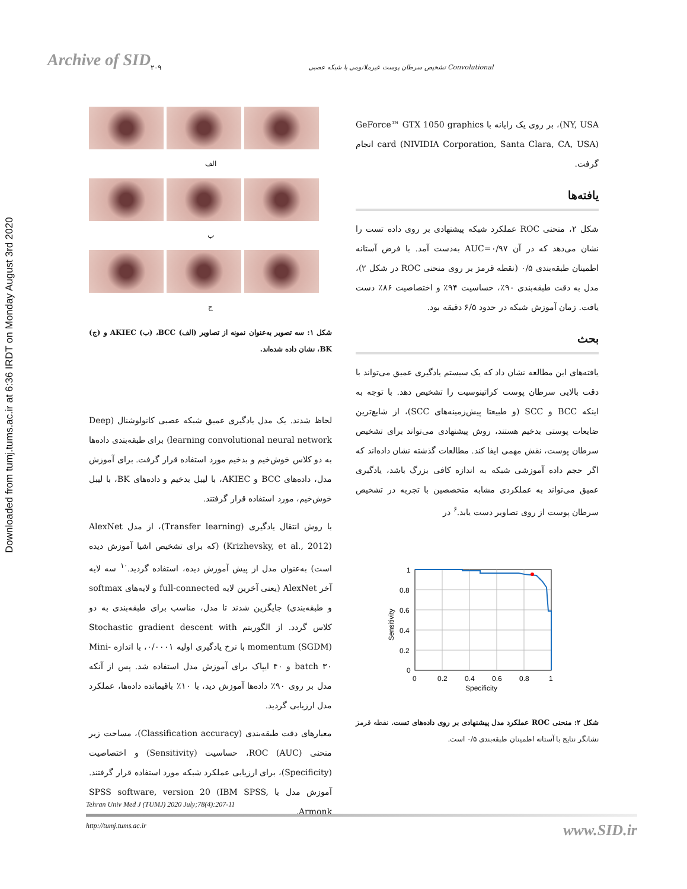Downloaded from tumj.tums.ac.ir at 6:36 IRDT on Monday August 3rd 2020
Archive of SID ۲۰۹
تشخیص سرطان پوست غیرملانومی با شبکه عصبی Convolutional
الف
ب
ج
شکل ۱: سه تصویر به‌عنوان نمونه از تصاویر (الف) BCC، (ب) AKIEC و (ج) BK، نشان داده شده‌اند.
لحاظ شدند. یک مدل یادگیری عمیق شبکه عصبی کانولوشنال (Deep learning convolutional neural network) برای طبقه‌بندی داده‌ها به دو کلاس خوش‌خیم و بدخیم مورد استفاده قرار گرفت. برای آموزش مدل، داده‌های BCC و AKIEC، با لیبل بدخیم و داده‌های BK، با لیبل خوش‌خیم، مورد استفاده قرار گرفتند.
با روش انتقال یادگیری (Transfer learning)، از مدل AlexNet (Krizhevsky, et al., 2012) (که برای تشخیص اشیا آموزش دیده است) به‌عنوان مدل از پیش آموزش دیده، استفاده گردید.<sup>۱۰</sup> سه لایه آخر AlexNet (یعنی آخرین لایه full-connected و لایه‌های softmax و طبقه‌بندی) جایگزین شدند تا مدل، مناسب برای طبقه‌بندی به دو کلاس گردد. از الگوریتم Stochastic gradient descent with momentum (SGDM) با نرخ یادگیری اولیه ۰/۰۰۰۱، با اندازه Mini-batch ۳۰ و ۴۰ ایپاک برای آموزش مدل استفاده شد. پس از آنکه مدل بر روی ۹۰٪ داده‌ها آموزش دید، با ۱۰٪ باقیمانده داده‌ها، عملکرد مدل ارزیابی گردید.
معیارهای دقت طبقه‌بندی (Classification accuracy)، مساحت زیر منحنی ROC (AUC)، حساسیت (Sensitivity) و اختصاصیت (Specificity)، برای ارزیابی عملکرد شبکه مورد استفاده قرار گرفتند. آموزش مدل با SPSS software, version 20 (IBM SPSS, Armonk,
NY, USA)، بر روی یک رایانه با GeForce™ GTX 1050 graphics card (NIVIDIA Corporation, Santa Clara, CA, USA) انجام گرفت.
یافته‌ها
شکل ۲، منحنی ROC عملکرد شبکه پیشنهادی بر روی داده تست را نشان می‌دهد که در آن AUC=۰/۹۷ به‌دست آمد. با فرض آستانه اطمینان طبقه‌بندی ۰/۵ (نقطه قرمز بر روی منحنی ROC در شکل ۲)، مدل به دقت طبقه‌بندی ۹۰٪، حساسیت ۹۴٪ و اختصاصیت ۸۶٪ دست یافت. زمان آموزش شبکه در حدود ۶/۵ دقیقه بود.
بحث
یافته‌های این مطالعه نشان داد که یک سیستم یادگیری عمیق می‌تواند با دقت بالایی سرطان پوست کراتینوسیت را تشخیص دهد. با توجه به اینکه BCC و SCC (و طبیعتا پیش‌زمینه‌های SCC)، از شایع‌ترین ضایعات پوستی بدخیم هستند، روش پیشنهادی می‌تواند برای تشخیص سرطان پوست، نقش مهمی ایفا کند. مطالعات گذشته نشان داده‌اند که اگر حجم داده آموزشی شبکه به اندازه کافی بزرگ باشد، یادگیری عمیق می‌تواند به عملکردی مشابه متخصصین با تجربه در تشخیص سرطان پوست از روی تصاویر دست یابد.<sup>۶</sup> در
1
0.8
0.6
0.4
0.2
0
0
0.2
0.4
0.6
0.8
1
Specificity
Sensitivity
شکل ۲: منحنی ROC عملکرد مدل پیشنهادی بر روی داده‌های تست. نقطه قرمز نشانگر نتایج با آستانه اطمینان طبقه‌بندی ۰/۵ است.
Tehran Univ Med J (TUMJ) 2020 July;78(4):207-11
http://tumj.tums.ac.ir www.SID.ir